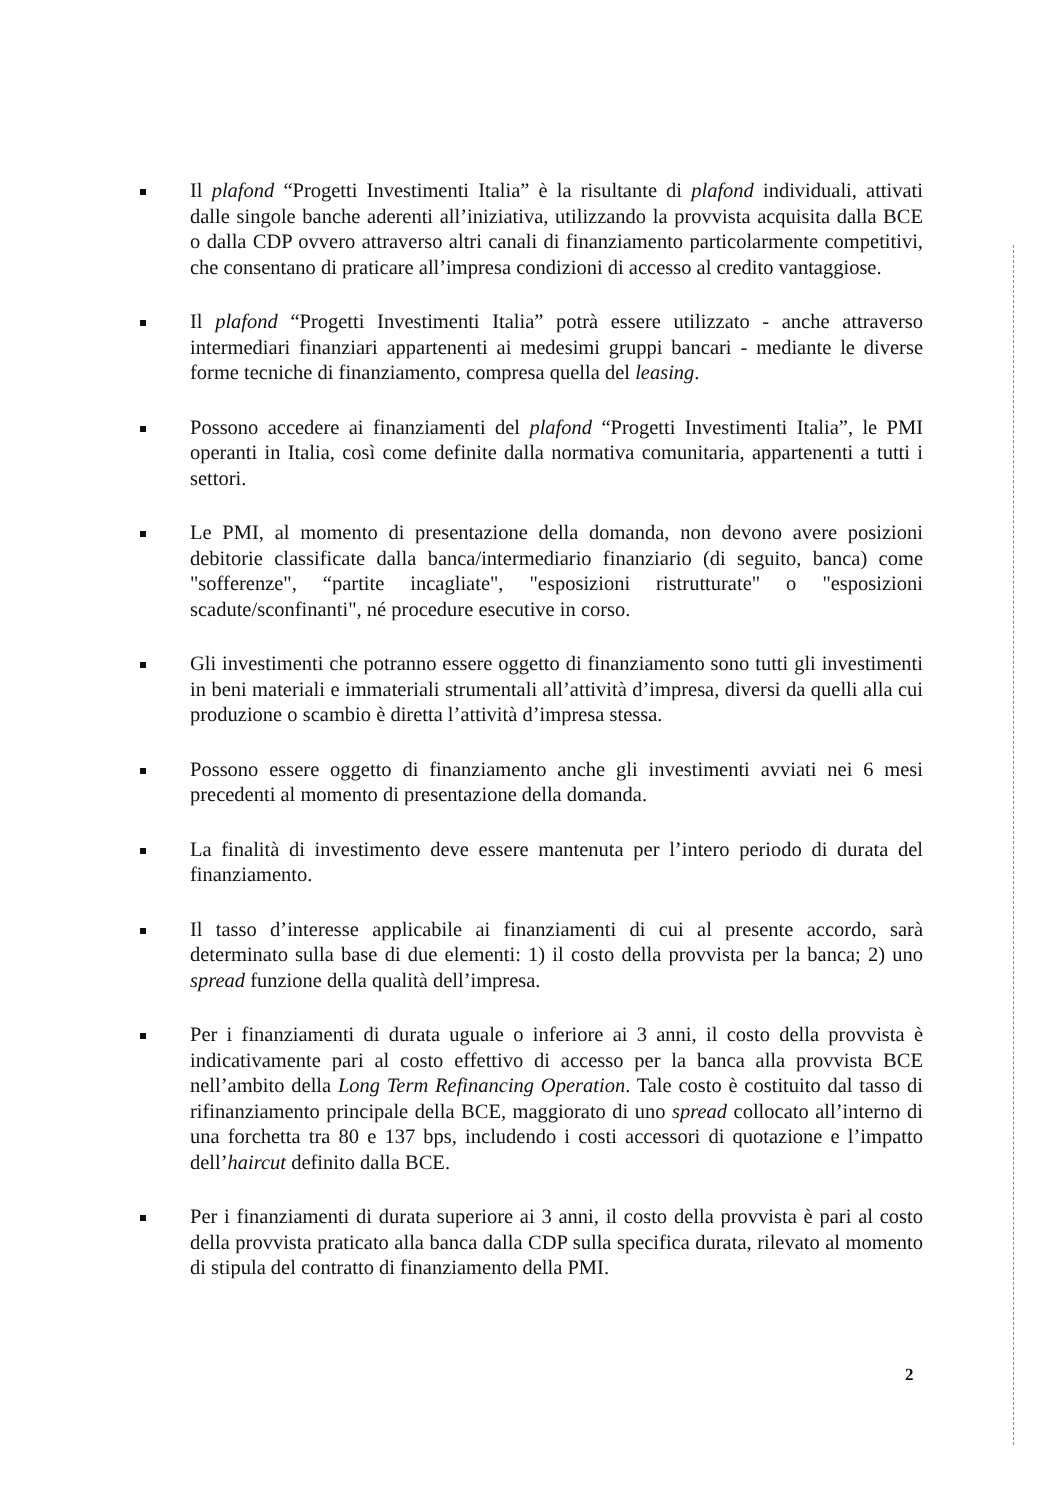Il plafond “Progetti Investimenti Italia” è la risultante di plafond individuali, attivati dalle singole banche aderenti all’iniziativa, utilizzando la provvista acquisita dalla BCE o dalla CDP ovvero attraverso altri canali di finanziamento particolarmente competitivi, che consentano di praticare all’impresa condizioni di accesso al credito vantaggiose.
Il plafond “Progetti Investimenti Italia” potrà essere utilizzato - anche attraverso intermediari finanziari appartenenti ai medesimi gruppi bancari - mediante le diverse forme tecniche di finanziamento, compresa quella del leasing.
Possono accedere ai finanziamenti del plafond “Progetti Investimenti Italia”, le PMI operanti in Italia, così come definite dalla normativa comunitaria, appartenenti a tutti i settori.
Le PMI, al momento di presentazione della domanda, non devono avere posizioni debitorie classificate dalla banca/intermediario finanziario (di seguito, banca) come "sofferenze", “partite incagliate", "esposizioni ristrutturate" o "esposizioni scadute/sconfinanti", né procedure esecutive in corso.
Gli investimenti che potranno essere oggetto di finanziamento sono tutti gli investimenti in beni materiali e immateriali strumentali all’attività d’impresa, diversi da quelli alla cui produzione o scambio è diretta l’attività d’impresa stessa.
Possono essere oggetto di finanziamento anche gli investimenti avviati nei 6 mesi precedenti al momento di presentazione della domanda.
La finalità di investimento deve essere mantenuta per l’intero periodo di durata del finanziamento.
Il tasso d’interesse applicabile ai finanziamenti di cui al presente accordo, sarà determinato sulla base di due elementi: 1) il costo della provvista per la banca; 2) uno spread funzione della qualità dell’impresa.
Per i finanziamenti di durata uguale o inferiore ai 3 anni, il costo della provvista è indicativamente pari al costo effettivo di accesso per la banca alla provvista BCE nell’ambito della Long Term Refinancing Operation. Tale costo è costituito dal tasso di rifinanziamento principale della BCE, maggiorato di uno spread collocato all’interno di una forchetta tra 80 e 137 bps, includendo i costi accessori di quotazione e l’impatto dell’haircut definito dalla BCE.
Per i finanziamenti di durata superiore ai 3 anni, il costo della provvista è pari al costo della provvista praticato alla banca dalla CDP sulla specifica durata, rilevato al momento di stipula del contratto di finanziamento della PMI.
2